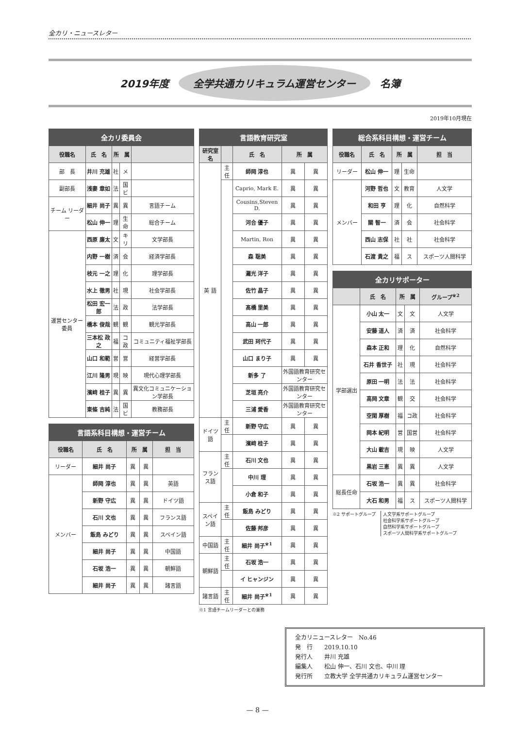全カリ・ニュースレター
2019年度 全学共通カリキュラム運営センター 名簿
2019年10月現在
| 全カリ委員会 | | | | |
| --- | --- | --- | --- | --- |
| 役職名 | 氏 名 | 所 属 | | |
| 部 長 | 井川 充雄 | 社 | メ | |
| 副部長 | 浅妻 章如 | 法 | 国ビ | |
| チーム リーダー | 細井 尚子 | 異 | 異 | 言語チーム |
| | 松山 伸一 | 理 | 生命 | 総合チーム |
| 運営センター委員 | 西原 廉太 | 文 | キリ | 文学部長 |
| | 内野 一樹 | 済 | 会 | 経済学部長 |
| | 枝元 一之 | 理 | 化 | 理学部長 |
| | 水上 徹男 | 社 | 現 | 社会学部長 |
| | 松田 宏一郎 | 法 | 政 | 法学部長 |
| | 橋本 俊哉 | 観 | 観 | 観光学部長 |
| | 三本松 政之 | 福 | コ政 | コミュニティ福祉学部長 |
| | 山口 和範 | 営 | 営 | 経営学部長 |
| | 江川 隆男 | 現 | 映 | 現代心理学部長 |
| | 濱﨑 桂子 | 異 | 異 | 異文化コミュニケーション学部長 |
| | 東條 吉純 | 法 | 国ビ | 教務部長 |
| 言語系科目構想・運営チーム | | | | |
| --- | --- | --- | --- | --- |
| 役職名 | 氏 名 | 所 属 | | 担 当 |
| リーダー | 細井 尚子 | 異 | 異 | |
| メンバー | 師岡 淳也 | 異 | 異 | 英語 |
| | 新野 守広 | 異 | 異 | ドイツ語 |
| | 石川 文也 | 異 | 異 | フランス語 |
| | 飯島 みどり | 異 | 異 | スペイン語 |
| | 細井 尚子 | 異 | 異 | 中国語 |
| | 石坂 浩一 | 異 | 異 | 朝鮮語 |
| | 細井 尚子 | 異 | 異 | 諸言語 |
| 言語教育研究室 | | | | |
| --- | --- | --- | --- | --- |
| 研究室名 | | 氏 名 | 所 属 | |
| 英 語 | 主任 | 師岡 淳也 | 異 | 異 |
| | | Caprio, Mark E. | 異 | 異 |
| | | Cousins,Steven D. | 異 | 異 |
| | | 河合 優子 | 異 | 異 |
| | | Martin, Ron | 異 | 異 |
| | | 森 聡美 | 異 | 異 |
| | | 灘光 洋子 | 異 | 異 |
| | | 佐竹 晶子 | 異 | 異 |
| | | 髙橋 里美 | 異 | 異 |
| | | 高山 一郎 | 異 | 異 |
| | | 武田 珂代子 | 異 | 異 |
| | | 山口 まり子 | 異 | 異 |
| | | 新多 了 | 外国語教育研究センター | |
| | | 芝垣 亮介 | 外国語教育研究センター | |
| | | 三浦 愛香 | 外国語教育研究センター | |
| ドイツ語 | 主任 | 新野 守広 | 異 | 異 |
| | | 濱﨑 桂子 | 異 | 異 |
| フランス語 | 主任 | 石川 文也 | 異 | 異 |
| | | 中川 理 | 異 | 異 |
| | | 小倉 和子 | 異 | 異 |
| スペイン語 | 主任 | 飯島 みどり | 異 | 異 |
| | | 佐藤 邦彦 | 異 | 異 |
| 中国語 | 主任 | 細井 尚子<sup>※1</sup> | 異 | 異 |
| 朝鮮語 | 主任 | 石坂 浩一 | 異 | 異 |
| | | イ ヒャンジン | 異 | 異 |
| 諸言語 | 主任 | 細井 尚子<sup>※1</sup> | 異 | 異 |
※1 言語チームリーダーとの兼務
| 総合系科目構想・運営チーム | | | | |
| --- | --- | --- | --- | --- |
| 役職名 | 氏 名 | 所 属 | | 担 当 |
| リーダー | 松山 伸一 | 理 | 生命 | |
| メンバー | 河野 哲也 | 文 | 教育 | 人文学 |
| | 和田 亨 | 理 | 化 | 自然科学 |
| | 關 智一 | 済 | 会 | 社会科学 |
| | 西山 志保 | 社 | 社 | 社会科学 |
| | 石渡 貴之 | 福 | ス | スポーツ人間科学 |
| 全カリサポーター | | | | |
| --- | --- | --- | --- | --- |
| | 氏 名 | 所 属 | | グループ<sup>※2</sup> |
| 学部選出 | 小山 太一 | 文 | 文 | 人文学 |
| | 安藤 道人 | 済 | 済 | 社会科学 |
| | 森本 正和 | 理 | 化 | 自然科学 |
| | 石井 香世子 | 社 | 現 | 社会科学 |
| | 原田 一明 | 法 | 法 | 社会科学 |
| | 高岡 文章 | 観 | 交 | 社会科学 |
| | 空閑 厚樹 | 福 | コ政 | 社会科学 |
| | 岡本 紀明 | 営 | 国営 | 社会科学 |
| | 大山 載吉 | 現 | 映 | 人文学 |
| | 黒岩 三恵 | 異 | 異 | 人文学 |
| 総長任命 | 石坂 浩一 | 異 | 異 | 社会科学 |
| | 大石 和男 | 福 | ス | スポーツ人間科学 |
※2 サポートグループ 人文学系サポートグループ
社会科学系サポートグループ
自然科学系サポートグループ
スポーツ人間科学系サポートグループ
全カリニュースレター　No.46
発　行　　2019.10.10
発行人　　井川 充雄
編集人　　松山 伸一、石川 文也、中川 理
発行所　　立教大学 全学共通カリキュラム運営センター
— 8 —